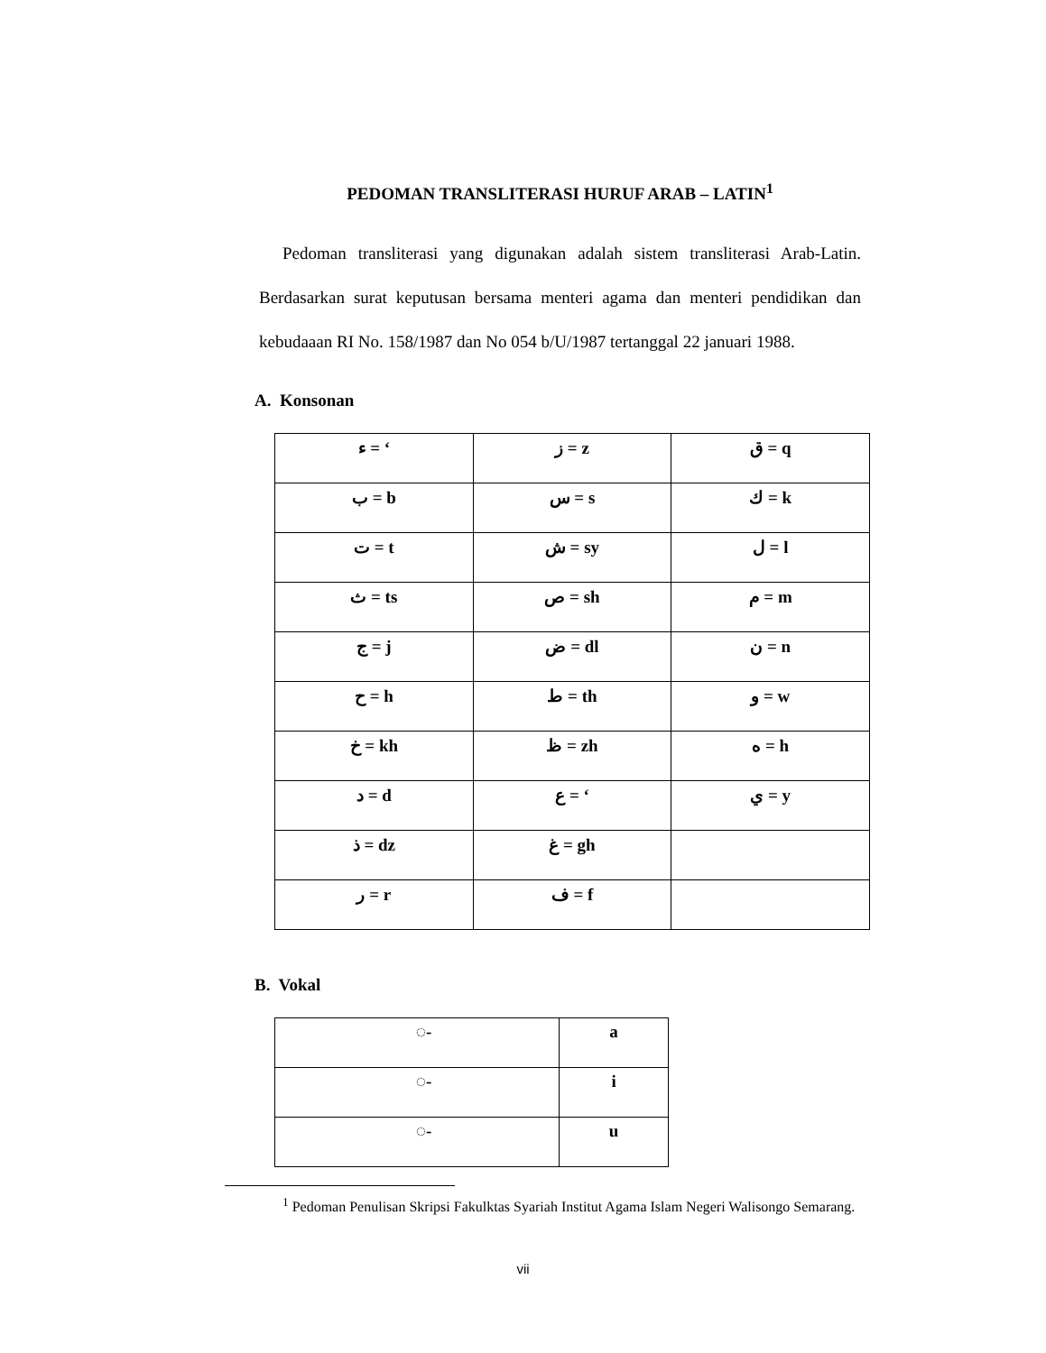PEDOMAN TRANSLITERASI HURUF ARAB – LATIN<sup>1</sup>
Pedoman transliterasi yang digunakan adalah sistem transliterasi Arab-Latin. Berdasarkan surat keputusan bersama menteri agama dan menteri pendidikan dan kebudaaan RI No. 158/1987 dan No 054 b/U/1987 tertanggal 22 januari 1988.
A. Konsonan
| ء = ‘ | ز = z | ق = q |
| ب = b | س = s | ك = k |
| ت = t | ش = sy | ل = l |
| ث = ts | ص = sh | م = m |
| ج = j | ض = dl | ن = n |
| ح = h | ط = th | و = w |
| خ = kh | ظ = zh | ه = h |
| د = d | ع = ‘ | ي = y |
| ذ = dz | غ = gh | |
| ر = r | ف = f | |
B. Vokal
| ◌َ- | a |
| ◌ِ- | i |
| ◌ُ- | u |
<sup>1</sup> Pedoman Penulisan Skripsi Fakulktas Syariah Institut Agama Islam Negeri Walisongo Semarang.
vii